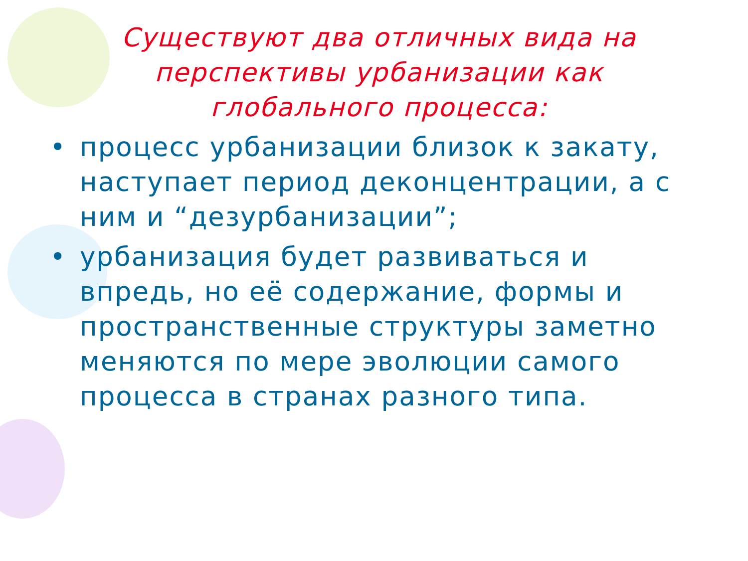Существуют два отличных вида на перспективы урбанизации как глобального процесса:
• процесс урбанизации близок к закату, наступает период деконцентрации, а с ним и “дезурбанизации”;
• урбанизация будет развиваться и впредь, но её содержание, формы и пространственные структуры заметно меняются по мере эволюции самого процесса в странах разного типа.